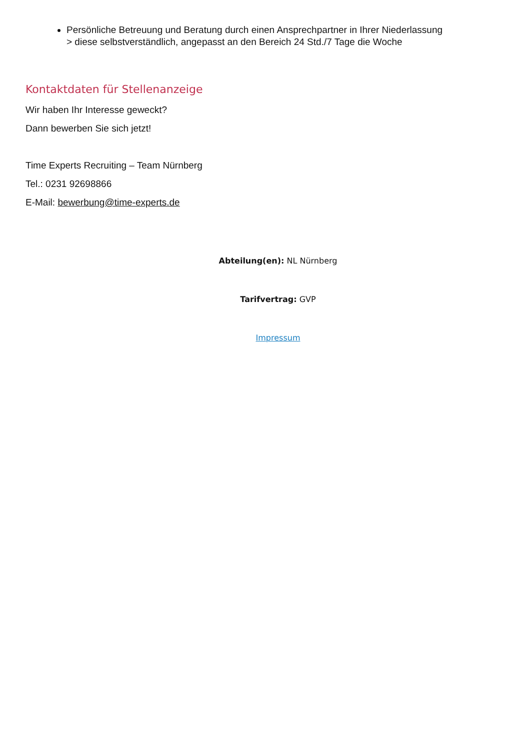Persönliche Betreuung und Beratung durch einen Ansprechpartner in Ihrer Niederlassung
> diese selbstverständlich, angepasst an den Bereich 24 Std./7 Tage die Woche
Kontaktdaten für Stellenanzeige
Wir haben Ihr Interesse geweckt?
Dann bewerben Sie sich jetzt!
Time Experts Recruiting – Team Nürnberg
Tel.: 0231 92698866
E-Mail: bewerbung@time-experts.de
Abteilung(en): NL Nürnberg
Tarifvertrag: GVP
Impressum